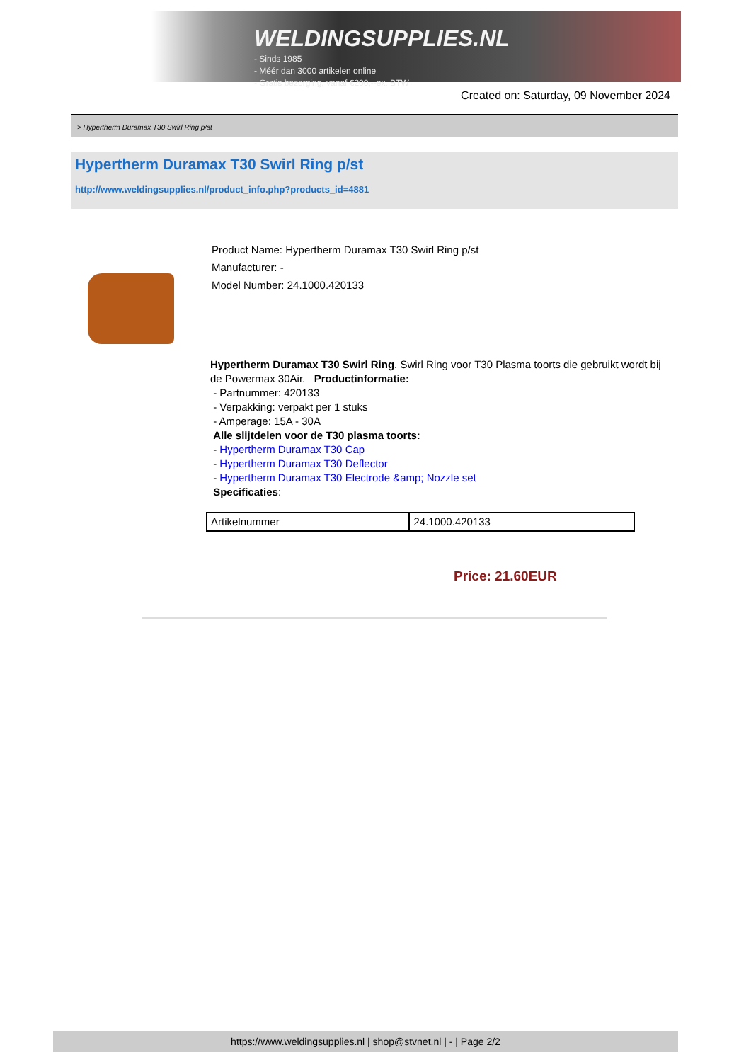WELDINGSUPPLIES.NL
- Sinds 1985
- Méér dan 3000 artikelen online
- Gratis bezorging, vanaf €200,--ex. BTW
Created on: Saturday, 09 November 2024
> Hypertherm Duramax T30 Swirl Ring p/st
Hypertherm Duramax T30 Swirl Ring p/st
http://www.weldingsupplies.nl/product_info.php?products_id=4881
Product Name: Hypertherm Duramax T30 Swirl Ring p/st
Manufacturer: -
Model Number: 24.1000.420133
Hypertherm Duramax T30 Swirl Ring. Swirl Ring voor T30 Plasma toorts die gebruikt wordt bij de Powermax 30Air. Productinformatie:
- Partnummer: 420133
- Verpakking: verpakt per 1 stuks
- Amperage: 15A - 30A
Alle slijtdelen voor de T30 plasma toorts:
- Hypertherm Duramax T30 Cap
- Hypertherm Duramax T30 Deflector
- Hypertherm Duramax T30 Electrode &amp; Nozzle set
Specificaties:
| Artikelnummer | 24.1000.420133 |
Price: 21.60EUR
https://www.weldingsupplies.nl | shop@stvnet.nl | - | Page 2/2